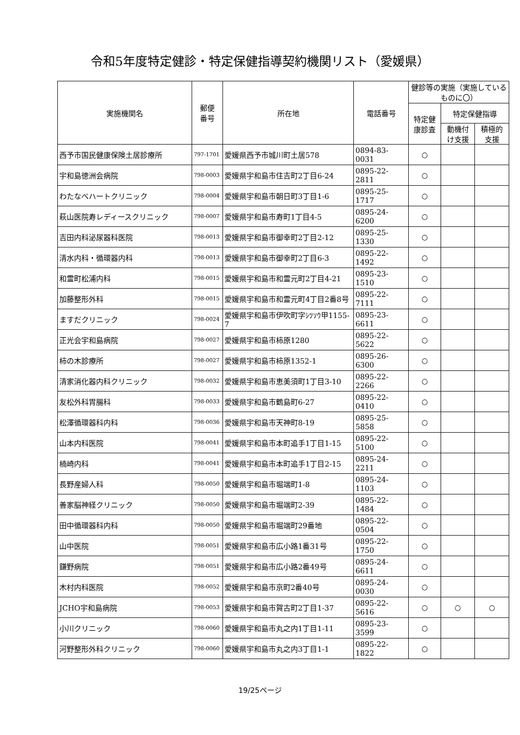令和5年度特定健診・特定保健指導契約機関リスト（愛媛県）
| 実施機関名 | 郵便 番号 | 所在地 | 電話番号 | 健診等の実施（実施している ものに〇） | | |
| --- | --- | --- | --- | --- | --- | --- |
| | | | | 特定健 康診査 | 特定保健指導 | |
| | | | | | 動機付 け支援 | 積極的 支援 |
| 西予市国民健康保険土居診療所 | 797-1701 | 愛媛県西予市城川町土居578 | 0894-83-0031 | ○ | | |
| 宇和島徳洲会病院 | 798-0003 | 愛媛県宇和島市住吉町2丁目6-24 | 0895-22-2811 | ○ | | |
| わたなべハートクリニック | 798-0004 | 愛媛県宇和島市朝日町3丁目1-6 | 0895-25-1717 | ○ | | |
| 萩山医院寿レディースクリニック | 798-0007 | 愛媛県宇和島市寿町1丁目4-5 | 0895-24-6200 | ○ | | |
| 吉田内科泌尿器科医院 | 798-0013 | 愛媛県宇和島市御幸町2丁目2-12 | 0895-25-1330 | ○ | | |
| 清水内科・循環器内科 | 798-0013 | 愛媛県宇和島市御幸町2丁目6-3 | 0895-22-1492 | ○ | | |
| 和霊町松浦内科 | 798-0015 | 愛媛県宇和島市和霊元町2丁目4-21 | 0895-23-1510 | ○ | | |
| 加藤整形外科 | 798-0015 | 愛媛県宇和島市和霊元町4丁目2番8号 | 0895-22-7111 | ○ | | |
| ますだクリニック | 798-0024 | 愛媛県宇和島市伊吹町字ｼﾂｿｳ甲1155-7 | 0895-23-6611 | ○ | | |
| 正光会宇和島病院 | 798-0027 | 愛媛県宇和島市柿原1280 | 0895-22-5622 | ○ | | |
| 柿の木診療所 | 798-0027 | 愛媛県宇和島市柿原1352-1 | 0895-26-6300 | ○ | | |
| 清家消化器内科クリニック | 798-0032 | 愛媛県宇和島市恵美須町1丁目3-10 | 0895-22-2266 | ○ | | |
| 友松外科胃腸科 | 798-0033 | 愛媛県宇和島市鶴島町6-27 | 0895-22-0410 | ○ | | |
| 松澤循環器科内科 | 798-0036 | 愛媛県宇和島市天神町8-19 | 0895-25-5858 | ○ | | |
| 山本内科医院 | 798-0041 | 愛媛県宇和島市本町追手1丁目1-15 | 0895-22-5100 | ○ | | |
| 楠崎内科 | 798-0041 | 愛媛県宇和島市本町追手1丁目2-15 | 0895-24-2211 | ○ | | |
| 長野産婦人科 | 798-0050 | 愛媛県宇和島市堀端町1-8 | 0895-24-1103 | ○ | | |
| 善家脳神経クリニック | 798-0050 | 愛媛県宇和島市堀端町2-39 | 0895-22-1484 | ○ | | |
| 田中循環器科内科 | 798-0050 | 愛媛県宇和島市堀端町29番地 | 0895-22-0504 | ○ | | |
| 山中医院 | 798-0051 | 愛媛県宇和島市広小路1番31号 | 0895-22-1750 | ○ | | |
| 鎌野病院 | 798-0051 | 愛媛県宇和島市広小路2番49号 | 0895-24-6611 | ○ | | |
| 木村内科医院 | 798-0052 | 愛媛県宇和島市京町2番40号 | 0895-24-0030 | ○ | | |
| JCHO宇和島病院 | 798-0053 | 愛媛県宇和島市賀古町2丁目1-37 | 0895-22-5616 | ○ | ○ | ○ |
| 小川クリニック | 798-0060 | 愛媛県宇和島市丸之内1丁目1-11 | 0895-23-3599 | ○ | | |
| 河野整形外科クリニック | 798-0060 | 愛媛県宇和島市丸之内3丁目1-1 | 0895-22-1822 | ○ | | |
19/25ページ